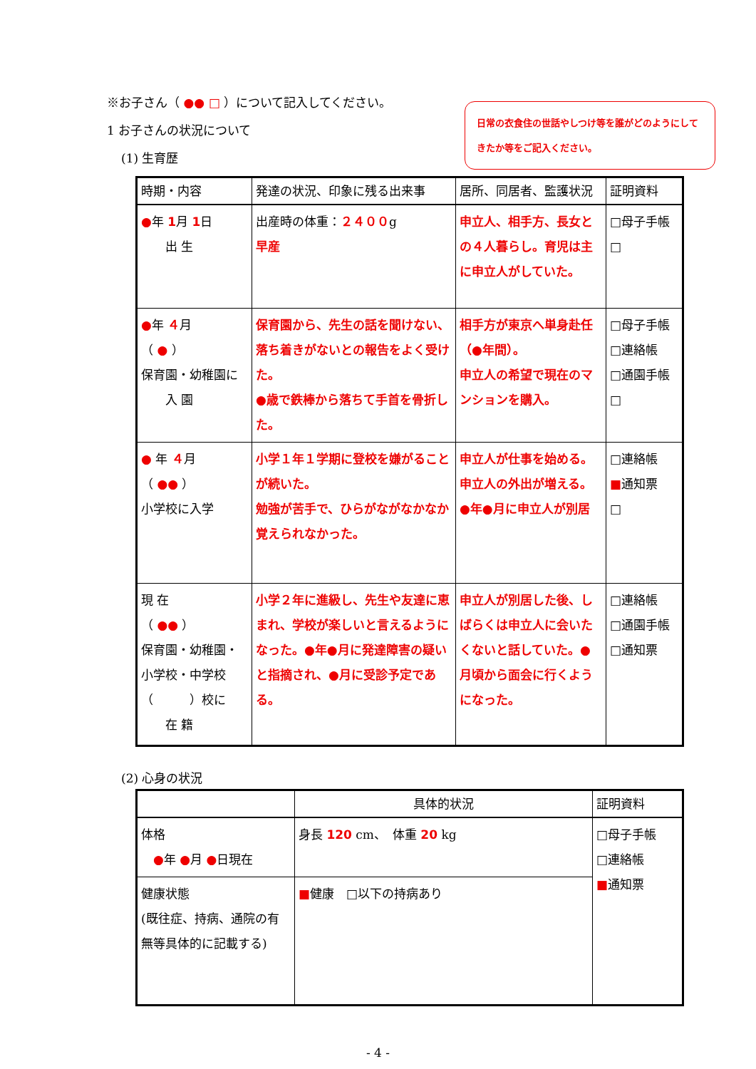※お子さん（ ●● □ ）について記入してください。
日常の衣食住の世話やしつけ等を誰がどのようにしてきたか等をご記入ください。
1 お子さんの状況について
(1) 生育歴
| 時期・内容 | 発達の状況、印象に残る出来事 | 居所、同居者、監護状況 | 証明資料 |
| --- | --- | --- | --- |
| ● 年 1 月 1 日 出 生 | 出産時の体重： ２４００ g 早産 | 申立人、相手方、長女との４人暮らし。育児は主に申立人がしていた。 | □母子手帳 □ |
| ● 年 ４ 月 （ ● ） 保育園・幼稚園に 入 園 | 保育園から、先生の話を聞けない、落ち着きがないとの報告をよく受けた。 ●歳で鉄棒から落ちて手首を骨折した。 | 相手方が東京へ単身赴任（●年間）。 申立人の希望で現在のマンションを購入。 | □母子手帳 □連絡帳 □通園手帳 □ |
| ● 年 ４ 月 （ ●● ） 小学校に入学 | 小学１年１学期に登校を嫌がることが続いた。 勉強が苦手で、ひらがながなかなか覚えられなかった。 | 申立人が仕事を始める。申立人の外出が増える。 ●年●月に申立人が別居 | □連絡帳 ■ 通知票 □ |
| 現 在 （ ●● ） 保育園・幼稚園・ 小学校・中学校 （ ）校に 在 籍 | 小学２年に進級し、先生や友達に恵まれ、学校が楽しいと言えるようになった。●年●月に発達障害の疑いと指摘され、●月に受診予定である。 | 申立人が別居した後、しばらくは申立人に会いたくないと話していた。●月頃から面会に行くようになった。 | □連絡帳 □通園手帳 □通知票 |
(2) 心身の状況
| | 具体的状況 | 証明資料 |
| --- | --- | --- |
| 体格 ● 年 ● 月 ● 日現在 | 身長 120 cm、 体重 20 kg | □母子手帳 □連絡帳 ■ 通知票 |
| 健康状態 (既往症、持病、通院の有無等具体的に記載する) | ■ 健康 □以下の持病あり | |
- 4 -